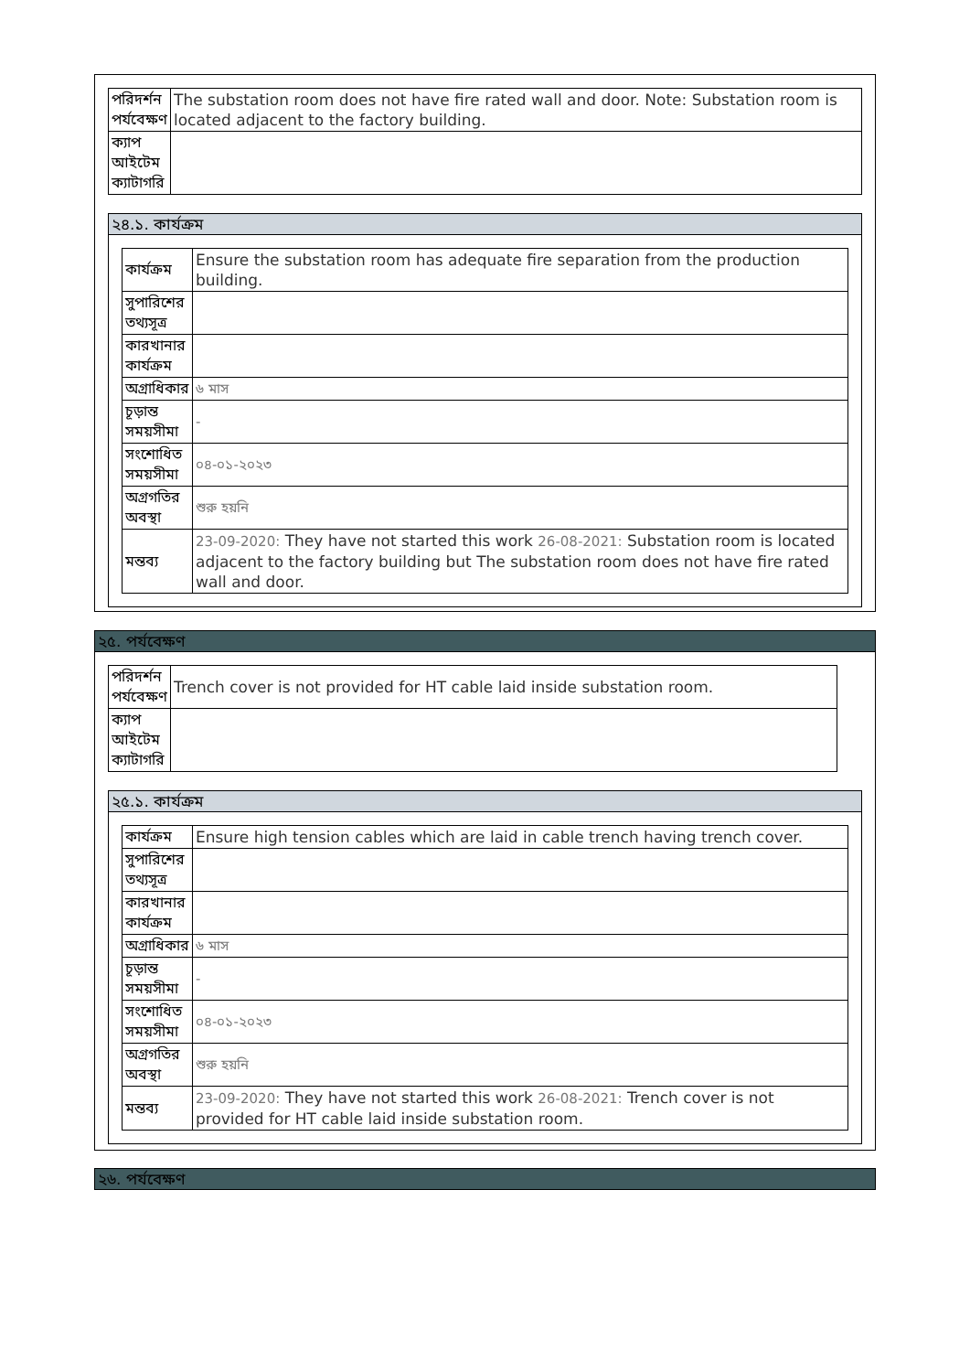| পরিদর্শন পর্যবেক্ষণ | The substation room does not have fire rated wall and door. Note: Substation room is located adjacent to the factory building. |
| ক্যাপ আইটেম ক্যাটাগরি | |
২৪.১. কার্যক্রম
| কার্যক্রম | Ensure the substation room has adequate fire separation from the production building. |
| সুপারিশের তথ্যসূত্র | |
| কারখানার কার্যক্রম | |
| অগ্রাধিকার | ৬ মাস |
| চূড়ান্ত সময়সীমা | - |
| সংশোধিত সময়সীমা | ০৪-০১-২০২৩ |
| অগ্রগতির অবস্থা | শুরু হয়নি |
| মন্তব্য | 23-09-2020: They have not started this work 26-08-2021: Substation room is located adjacent to the factory building but The substation room does not have fire rated wall and door. |
২৫. পর্যবেক্ষণ
| পরিদর্শন পর্যবেক্ষণ | Trench cover is not provided for HT cable laid inside substation room. |
| ক্যাপ আইটেম ক্যাটাগরি | |
২৫.১. কার্যক্রম
| কার্যক্রম | Ensure high tension cables which are laid in cable trench having trench cover. |
| সুপারিশের তথ্যসূত্র | |
| কারখানার কার্যক্রম | |
| অগ্রাধিকার | ৬ মাস |
| চূড়ান্ত সময়সীমা | - |
| সংশোধিত সময়সীমা | ০৪-০১-২০২৩ |
| অগ্রগতির অবস্থা | শুরু হয়নি |
| মন্তব্য | 23-09-2020: They have not started this work 26-08-2021: Trench cover is not provided for HT cable laid inside substation room. |
২৬. পর্যবেক্ষণ